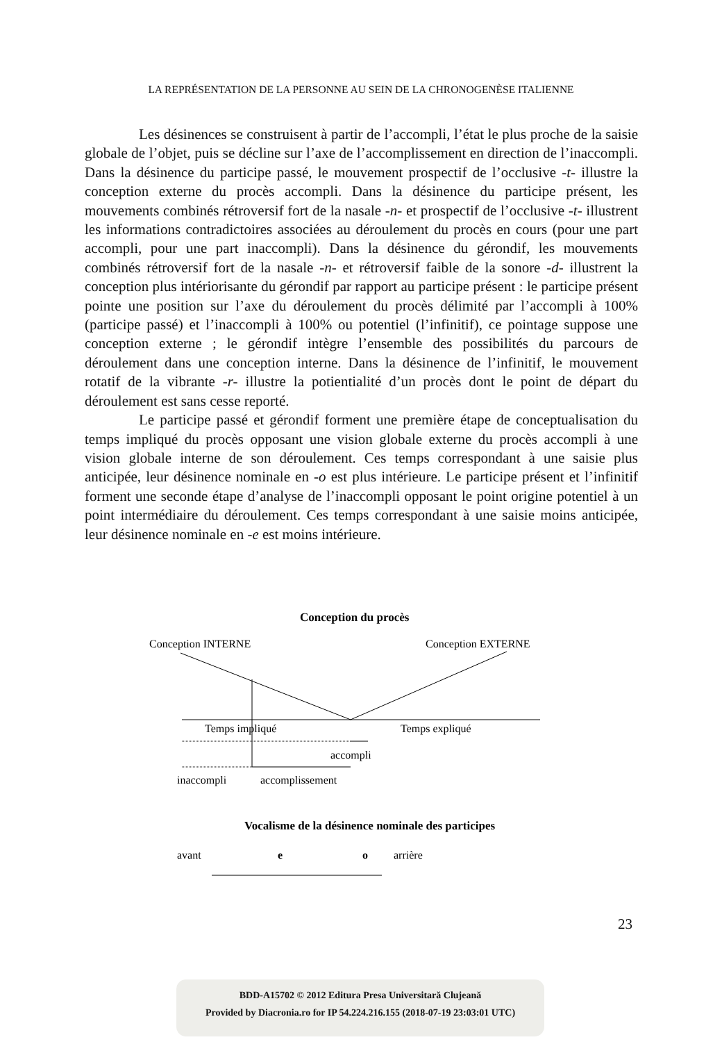LA REPRÉSENTATION DE LA PERSONNE AU SEIN DE LA CHRONOGENÈSE ITALIENNE
Les désinences se construisent à partir de l’accompli, l’état le plus proche de la saisie globale de l’objet, puis se décline sur l’axe de l’accomplissement en direction de l’inaccompli. Dans la désinence du participe passé, le mouvement prospectif de l’occlusive -t- illustre la conception externe du procès accompli. Dans la désinence du participe présent, les mouvements combinés rétroversif fort de la nasale -n- et prospectif de l’occlusive -t- illustrent les informations contradictoires associées au déroulement du procès en cours (pour une part accompli, pour une part inaccompli). Dans la désinence du gérondif, les mouvements combinés rétroversif fort de la nasale -n- et rétroversif faible de la sonore -d- illustrent la conception plus intériorisante du gérondif par rapport au participe présent : le participe présent pointe une position sur l’axe du déroulement du procès délimité par l’accompli à 100% (participe passé) et l’inaccompli à 100% ou potentiel (l’infinitif), ce pointage suppose une conception externe ; le gérondif intègre l’ensemble des possibilités du parcours de déroulement dans une conception interne. Dans la désinence de l’infinitif, le mouvement rotatif de la vibrante -r- illustre la potientialité d’un procès dont le point de départ du déroulement est sans cesse reporté.
Le participe passé et gérondif forment une première étape de conceptualisation du temps impliqué du procès opposant une vision globale externe du procès accompli à une vision globale interne de son déroulement. Ces temps correspondant à une saisie plus anticipée, leur désinence nominale en -o est plus intérieure. Le participe présent et l’infinitif forment une seconde étape d’analyse de l’inaccompli opposant le point origine potentiel à un point intermédiaire du déroulement. Ces temps correspondant à une saisie moins anticipée, leur désinence nominale en -e est moins intérieure.
Conception du procès
Conception INTERNE
Conception EXTERNE
Temps impliqué
Temps expliqué
accompli
inaccompli
accomplissement
Vocalisme de la désinence nominale des participes
avant
e
o
arrière
23
BDD-A15702 © 2012 Editura Presa Universitară Clujeană
Provided by Diacronia.ro for IP 54.224.216.155 (2018-07-19 23:03:01 UTC)